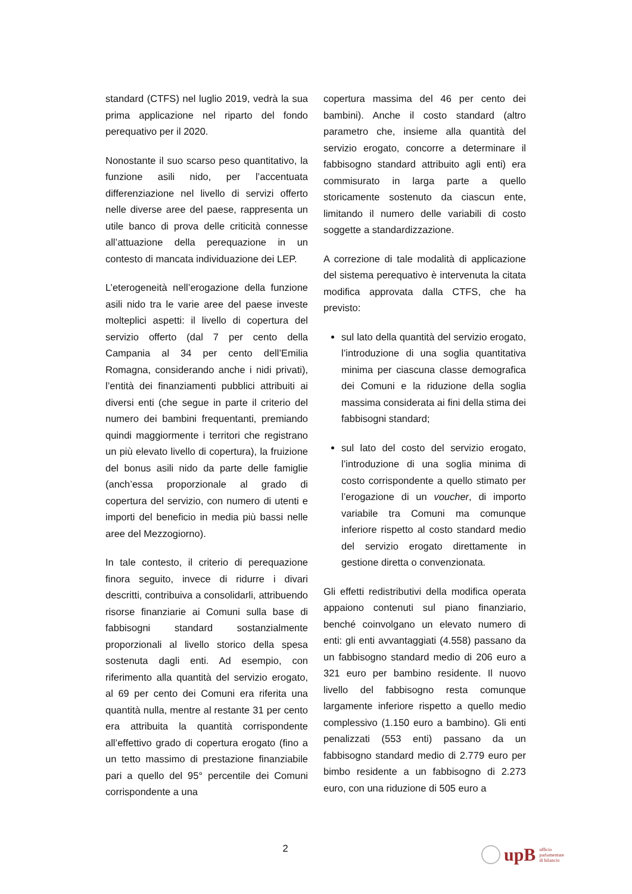standard (CTFS) nel luglio 2019, vedrà la sua prima applicazione nel riparto del fondo perequativo per il 2020.
Nonostante il suo scarso peso quantitativo, la funzione asili nido, per l’accentuata differenziazione nel livello di servizi offerto nelle diverse aree del paese, rappresenta un utile banco di prova delle criticità connesse all’attuazione della perequazione in un contesto di mancata individuazione dei LEP.
L’eterogeneità nell’erogazione della funzione asili nido tra le varie aree del paese investe molteplici aspetti: il livello di copertura del servizio offerto (dal 7 per cento della Campania al 34 per cento dell’Emilia Romagna, considerando anche i nidi privati), l’entità dei finanziamenti pubblici attribuiti ai diversi enti (che segue in parte il criterio del numero dei bambini frequentanti, premiando quindi maggiormente i territori che registrano un più elevato livello di copertura), la fruizione del bonus asili nido da parte delle famiglie (anch’essa proporzionale al grado di copertura del servizio, con numero di utenti e importi del beneficio in media più bassi nelle aree del Mezzogiorno).
In tale contesto, il criterio di perequazione finora seguito, invece di ridurre i divari descritti, contribuiva a consolidarli, attribuendo risorse finanziarie ai Comuni sulla base di fabbisogni standard sostanzialmente proporzionali al livello storico della spesa sostenuta dagli enti. Ad esempio, con riferimento alla quantità del servizio erogato, al 69 per cento dei Comuni era riferita una quantità nulla, mentre al restante 31 per cento era attribuita la quantità corrispondente all’effettivo grado di copertura erogato (fino a un tetto massimo di prestazione finanziabile pari a quello del 95° percentile dei Comuni corrispondente a una
copertura massima del 46 per cento dei bambini). Anche il costo standard (altro parametro che, insieme alla quantità del servizio erogato, concorre a determinare il fabbisogno standard attribuito agli enti) era commisurato in larga parte a quello storicamente sostenuto da ciascun ente, limitando il numero delle variabili di costo soggette a standardizzazione.
A correzione di tale modalità di applicazione del sistema perequativo è intervenuta la citata modifica approvata dalla CTFS, che ha previsto:
sul lato della quantità del servizio erogato, l’introduzione di una soglia quantitativa minima per ciascuna classe demografica dei Comuni e la riduzione della soglia massima considerata ai fini della stima dei fabbisogni standard;
sul lato del costo del servizio erogato, l’introduzione di una soglia minima di costo corrispondente a quello stimato per l’erogazione di un voucher, di importo variabile tra Comuni ma comunque inferiore rispetto al costo standard medio del servizio erogato direttamente in gestione diretta o convenzionata.
Gli effetti redistributivi della modifica operata appaiono contenuti sul piano finanziario, benché coinvolgano un elevato numero di enti: gli enti avvantaggiati (4.558) passano da un fabbisogno standard medio di 206 euro a 321 euro per bambino residente. Il nuovo livello del fabbisogno resta comunque largamente inferiore rispetto a quello medio complessivo (1.150 euro a bambino). Gli enti penalizzati (553 enti) passano da un fabbisogno standard medio di 2.779 euro per bimbo residente a un fabbisogno di 2.273 euro, con una riduzione di 505 euro a
2
upB ufficio
parlamentare
di bilancio